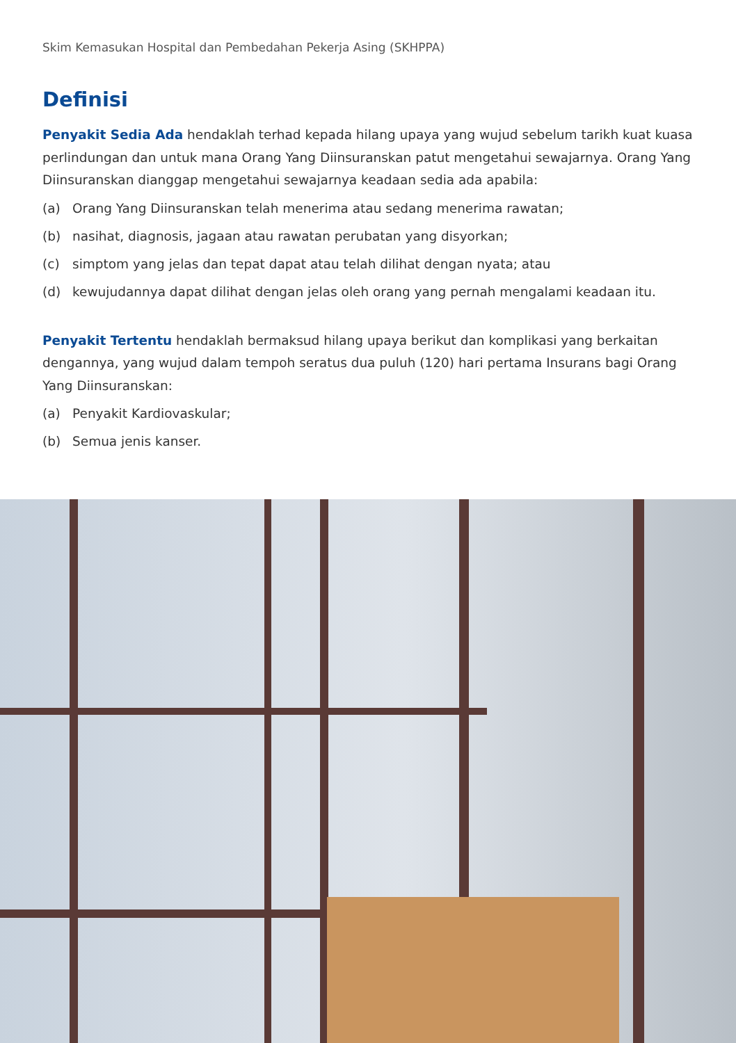Skim Kemasukan Hospital dan Pembedahan Pekerja Asing (SKHPPA)
Definisi
Penyakit Sedia Ada hendaklah terhad kepada hilang upaya yang wujud sebelum tarikh kuat kuasa perlindungan dan untuk mana Orang Yang Diinsuranskan patut mengetahui sewajarnya. Orang Yang Diinsuranskan dianggap mengetahui sewajarnya keadaan sedia ada apabila:
(a) Orang Yang Diinsuranskan telah menerima atau sedang menerima rawatan;
(b) nasihat, diagnosis, jagaan atau rawatan perubatan yang disyorkan;
(c) simptom yang jelas dan tepat dapat atau telah dilihat dengan nyata; atau
(d) kewujudannya dapat dilihat dengan jelas oleh orang yang pernah mengalami keadaan itu.
Penyakit Tertentu hendaklah bermaksud hilang upaya berikut dan komplikasi yang berkaitan dengannya, yang wujud dalam tempoh seratus dua puluh (120) hari pertama Insurans bagi Orang Yang Diinsuranskan:
(a) Penyakit Kardiovaskular;
(b) Semua jenis kanser.